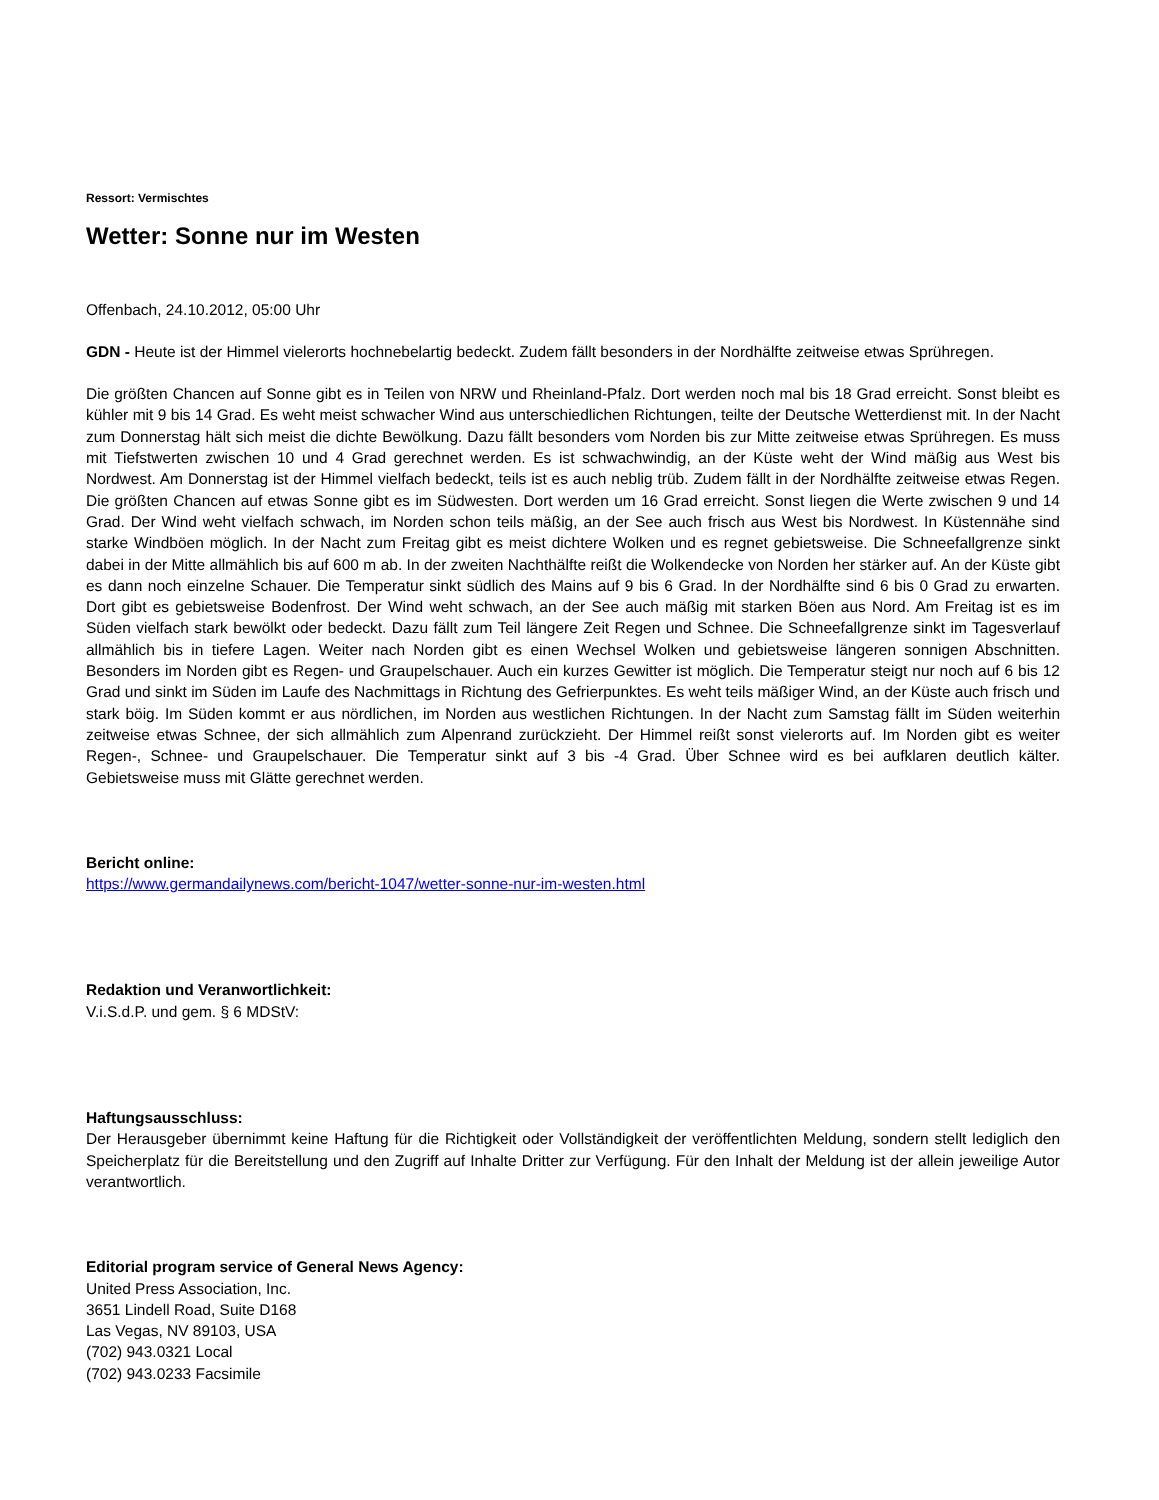Ressort: Vermischtes
Wetter: Sonne nur im Westen
Offenbach, 24.10.2012, 05:00 Uhr
GDN - Heute ist der Himmel vielerorts hochnebelartig bedeckt. Zudem fällt besonders in der Nordhälfte zeitweise etwas Sprühregen.
Die größten Chancen auf Sonne gibt es in Teilen von NRW und Rheinland-Pfalz. Dort werden noch mal bis 18 Grad erreicht. Sonst bleibt es kühler mit 9 bis 14 Grad. Es weht meist schwacher Wind aus unterschiedlichen Richtungen, teilte der Deutsche Wetterdienst mit. In der Nacht zum Donnerstag hält sich meist die dichte Bewölkung. Dazu fällt besonders vom Norden bis zur Mitte zeitweise etwas Sprühregen. Es muss mit Tiefstwerten zwischen 10 und 4 Grad gerechnet werden. Es ist schwachwindig, an der Küste weht der Wind mäßig aus West bis Nordwest. Am Donnerstag ist der Himmel vielfach bedeckt, teils ist es auch neblig trüb. Zudem fällt in der Nordhälfte zeitweise etwas Regen. Die größten Chancen auf etwas Sonne gibt es im Südwesten. Dort werden um 16 Grad erreicht. Sonst liegen die Werte zwischen 9 und 14 Grad. Der Wind weht vielfach schwach, im Norden schon teils mäßig, an der See auch frisch aus West bis Nordwest. In Küstennähe sind starke Windböen möglich. In der Nacht zum Freitag gibt es meist dichtere Wolken und es regnet gebietsweise. Die Schneefallgrenze sinkt dabei in der Mitte allmählich bis auf 600 m ab. In der zweiten Nachthälfte reißt die Wolkendecke von Norden her stärker auf. An der Küste gibt es dann noch einzelne Schauer. Die Temperatur sinkt südlich des Mains auf 9 bis 6 Grad. In der Nordhälfte sind 6 bis 0 Grad zu erwarten. Dort gibt es gebietsweise Bodenfrost. Der Wind weht schwach, an der See auch mäßig mit starken Böen aus Nord. Am Freitag ist es im Süden vielfach stark bewölkt oder bedeckt. Dazu fällt zum Teil längere Zeit Regen und Schnee. Die Schneefallgrenze sinkt im Tagesverlauf allmählich bis in tiefere Lagen. Weiter nach Norden gibt es einen Wechsel Wolken und gebietsweise längeren sonnigen Abschnitten. Besonders im Norden gibt es Regen- und Graupelschauer. Auch ein kurzes Gewitter ist möglich. Die Temperatur steigt nur noch auf 6 bis 12 Grad und sinkt im Süden im Laufe des Nachmittags in Richtung des Gefrierpunktes. Es weht teils mäßiger Wind, an der Küste auch frisch und stark böig. Im Süden kommt er aus nördlichen, im Norden aus westlichen Richtungen. In der Nacht zum Samstag fällt im Süden weiterhin zeitweise etwas Schnee, der sich allmählich zum Alpenrand zurückzieht. Der Himmel reißt sonst vielerorts auf. Im Norden gibt es weiter Regen-, Schnee- und Graupelschauer. Die Temperatur sinkt auf 3 bis -4 Grad. Über Schnee wird es bei aufklaren deutlich kälter. Gebietsweise muss mit Glätte gerechnet werden.
Bericht online:
https://www.germandailynews.com/bericht-1047/wetter-sonne-nur-im-westen.html
Redaktion und Veranwortlichkeit:
V.i.S.d.P. und gem. § 6 MDStV:
Haftungsausschluss:
Der Herausgeber übernimmt keine Haftung für die Richtigkeit oder Vollständigkeit der veröffentlichten Meldung, sondern stellt lediglich den Speicherplatz für die Bereitstellung und den Zugriff auf Inhalte Dritter zur Verfügung. Für den Inhalt der Meldung ist der allein jeweilige Autor verantwortlich.
Editorial program service of General News Agency:
United Press Association, Inc.
3651 Lindell Road, Suite D168
Las Vegas, NV 89103, USA
(702) 943.0321 Local
(702) 943.0233 Facsimile